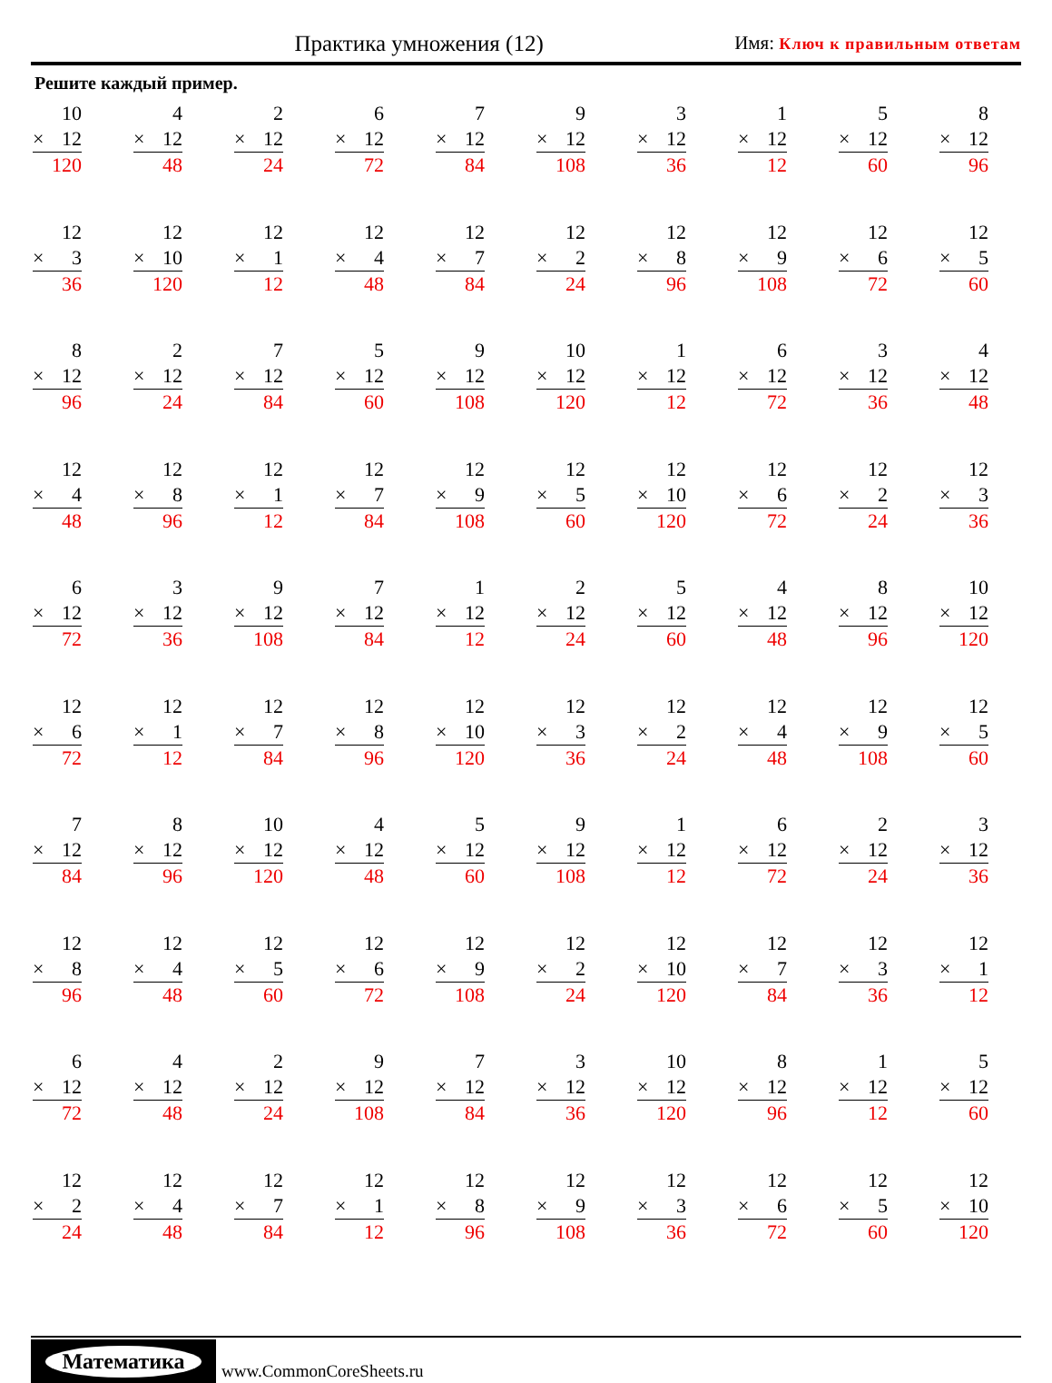Практика умножения (12)
Имя: Ключ к правильным ответам
Решите каждый пример.
| 10 × 12 120 | 4 × 12 48 | 2 × 12 24 | 6 × 12 72 | 7 × 12 84 | 9 × 12 108 | 3 × 12 36 | 1 × 12 12 | 5 × 12 60 | 8 × 12 96 |
| 12 × 3 36 | 12 × 10 120 | 12 × 1 12 | 12 × 4 48 | 12 × 7 84 | 12 × 2 24 | 12 × 8 96 | 12 × 9 108 | 12 × 6 72 | 12 × 5 60 |
| 8 × 12 96 | 2 × 12 24 | 7 × 12 84 | 5 × 12 60 | 9 × 12 108 | 10 × 12 120 | 1 × 12 12 | 6 × 12 72 | 3 × 12 36 | 4 × 12 48 |
| 12 × 4 48 | 12 × 8 96 | 12 × 1 12 | 12 × 7 84 | 12 × 9 108 | 12 × 5 60 | 12 × 10 120 | 12 × 6 72 | 12 × 2 24 | 12 × 3 36 |
| 6 × 12 72 | 3 × 12 36 | 9 × 12 108 | 7 × 12 84 | 1 × 12 12 | 2 × 12 24 | 5 × 12 60 | 4 × 12 48 | 8 × 12 96 | 10 × 12 120 |
| 12 × 6 72 | 12 × 1 12 | 12 × 7 84 | 12 × 8 96 | 12 × 10 120 | 12 × 3 36 | 12 × 2 24 | 12 × 4 48 | 12 × 9 108 | 12 × 5 60 |
| 7 × 12 84 | 8 × 12 96 | 10 × 12 120 | 4 × 12 48 | 5 × 12 60 | 9 × 12 108 | 1 × 12 12 | 6 × 12 72 | 2 × 12 24 | 3 × 12 36 |
| 12 × 8 96 | 12 × 4 48 | 12 × 5 60 | 12 × 6 72 | 12 × 9 108 | 12 × 2 24 | 12 × 10 120 | 12 × 7 84 | 12 × 3 36 | 12 × 1 12 |
| 6 × 12 72 | 4 × 12 48 | 2 × 12 24 | 9 × 12 108 | 7 × 12 84 | 3 × 12 36 | 10 × 12 120 | 8 × 12 96 | 1 × 12 12 | 5 × 12 60 |
| 12 × 2 24 | 12 × 4 48 | 12 × 7 84 | 12 × 1 12 | 12 × 8 96 | 12 × 9 108 | 12 × 3 36 | 12 × 6 72 | 12 × 5 60 | 12 × 10 120 |
Математика
www.CommonCoreSheets.ru